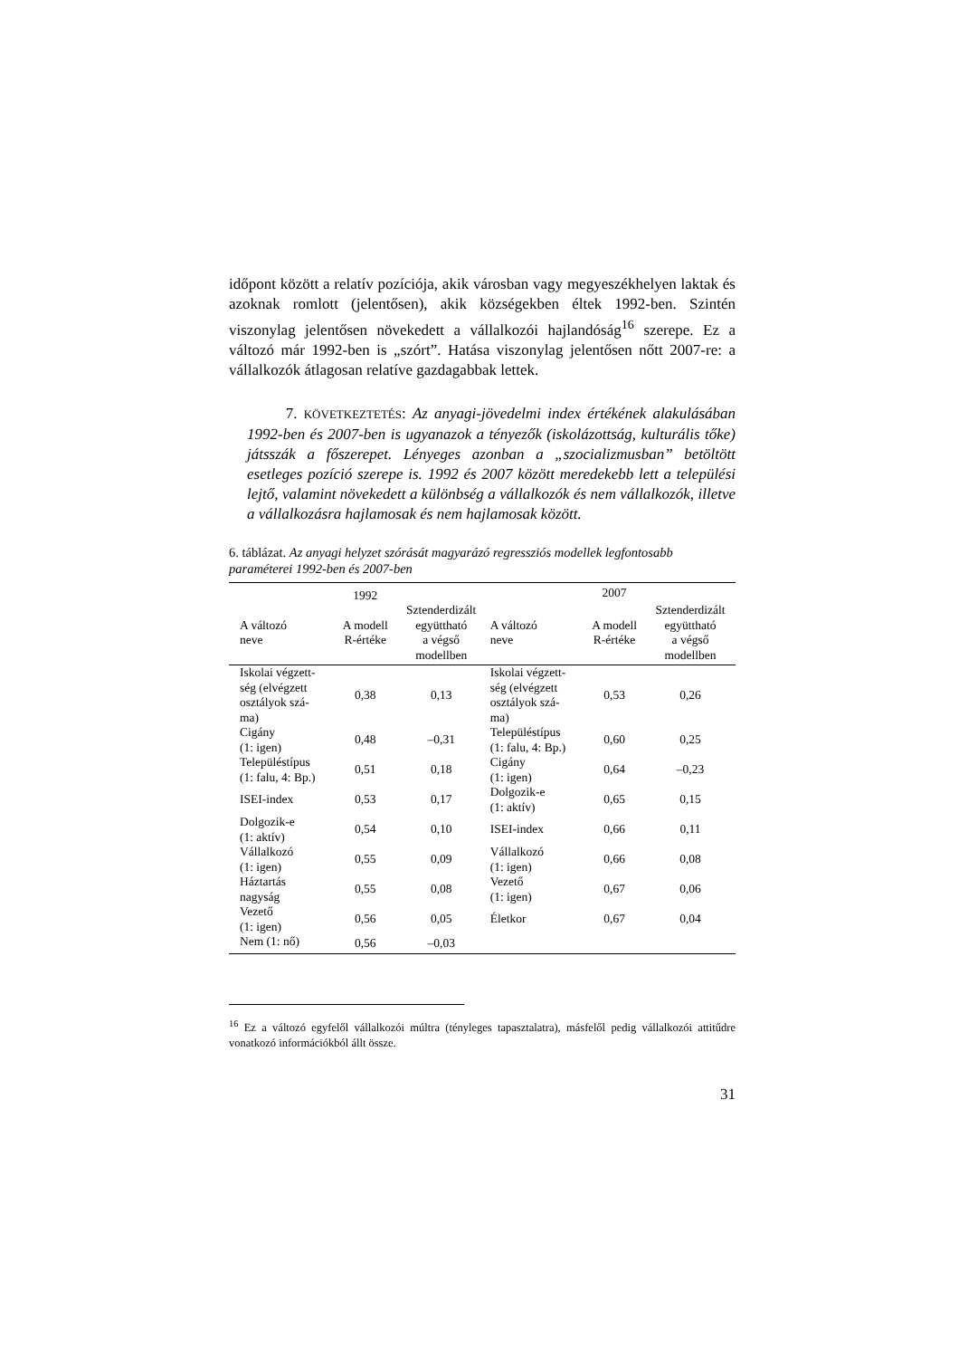időpont között a relatív pozíciója, akik városban vagy megyeszékhelyen laktak és azoknak romlott (jelentősen), akik községekben éltek 1992-ben. Szintén viszonylag jelentősen növekedett a vállalkozói hajlandóság<sup>16</sup> szerepe. Ez a változó már 1992-ben is „szórt”. Hatása viszonylag jelentősen nőtt 2007-re: a vállalkozók átlagosan relatíve gazdagabbak lettek.
7. KÖVETKEZTETÉS: Az anyagi-jövedelmi index értékének alakulásában 1992-ben és 2007-ben is ugyanazok a tényezők (iskolázottság, kulturális tőke) játsszák a főszerepet. Lényeges azonban a „szocializmusban” betöltött esetleges pozíció szerepe is. 1992 és 2007 között meredekebb lett a települési lejtő, valamint növekedett a különbség a vállalkozók és nem vállalkozók, illetve a vállalkozásra hajlamosak és nem hajlamosak között.
6. táblázat. Az anyagi helyzet szórását magyarázó regressziós modellek legfontosabb paraméterei 1992-ben és 2007-ben
| | 1992 | | | 2007 | |
| --- | --- | --- | --- | --- | --- |
| A változó neve | A modell R-értéke | Sztenderdizált együttható a végső modellben | A változó neve | A modell R-értéke | Sztenderdizált együttható a végső modellben |
| Iskolai végzett- ség (elvégzett osztályok szá- ma) | 0,38 | 0,13 | Iskolai végzett- ség (elvégzett osztályok szá- ma) | 0,53 | 0,26 |
| Cigány (1: igen) | 0,48 | –0,31 | Településtípus (1: falu, 4: Bp.) | 0,60 | 0,25 |
| Településtípus (1: falu, 4: Bp.) | 0,51 | 0,18 | Cigány (1: igen) | 0,64 | –0,23 |
| ISEI-index | 0,53 | 0,17 | Dolgozik-e (1: aktív) | 0,65 | 0,15 |
| Dolgozik-e (1: aktív) | 0,54 | 0,10 | ISEI-index | 0,66 | 0,11 |
| Vállalkozó (1: igen) | 0,55 | 0,09 | Vállalkozó (1: igen) | 0,66 | 0,08 |
| Háztartás nagyság | 0,55 | 0,08 | Vezető (1: igen) | 0,67 | 0,06 |
| Vezető (1: igen) | 0,56 | 0,05 | Életkor | 0,67 | 0,04 |
| Nem (1: nő) | 0,56 | –0,03 | | | |
<sup>16</sup> Ez a változó egyfelől vállalkozói múltra (tényleges tapasztalatra), másfelől pedig vállalkozói attitűdre vonatkozó információkból állt össze.
31